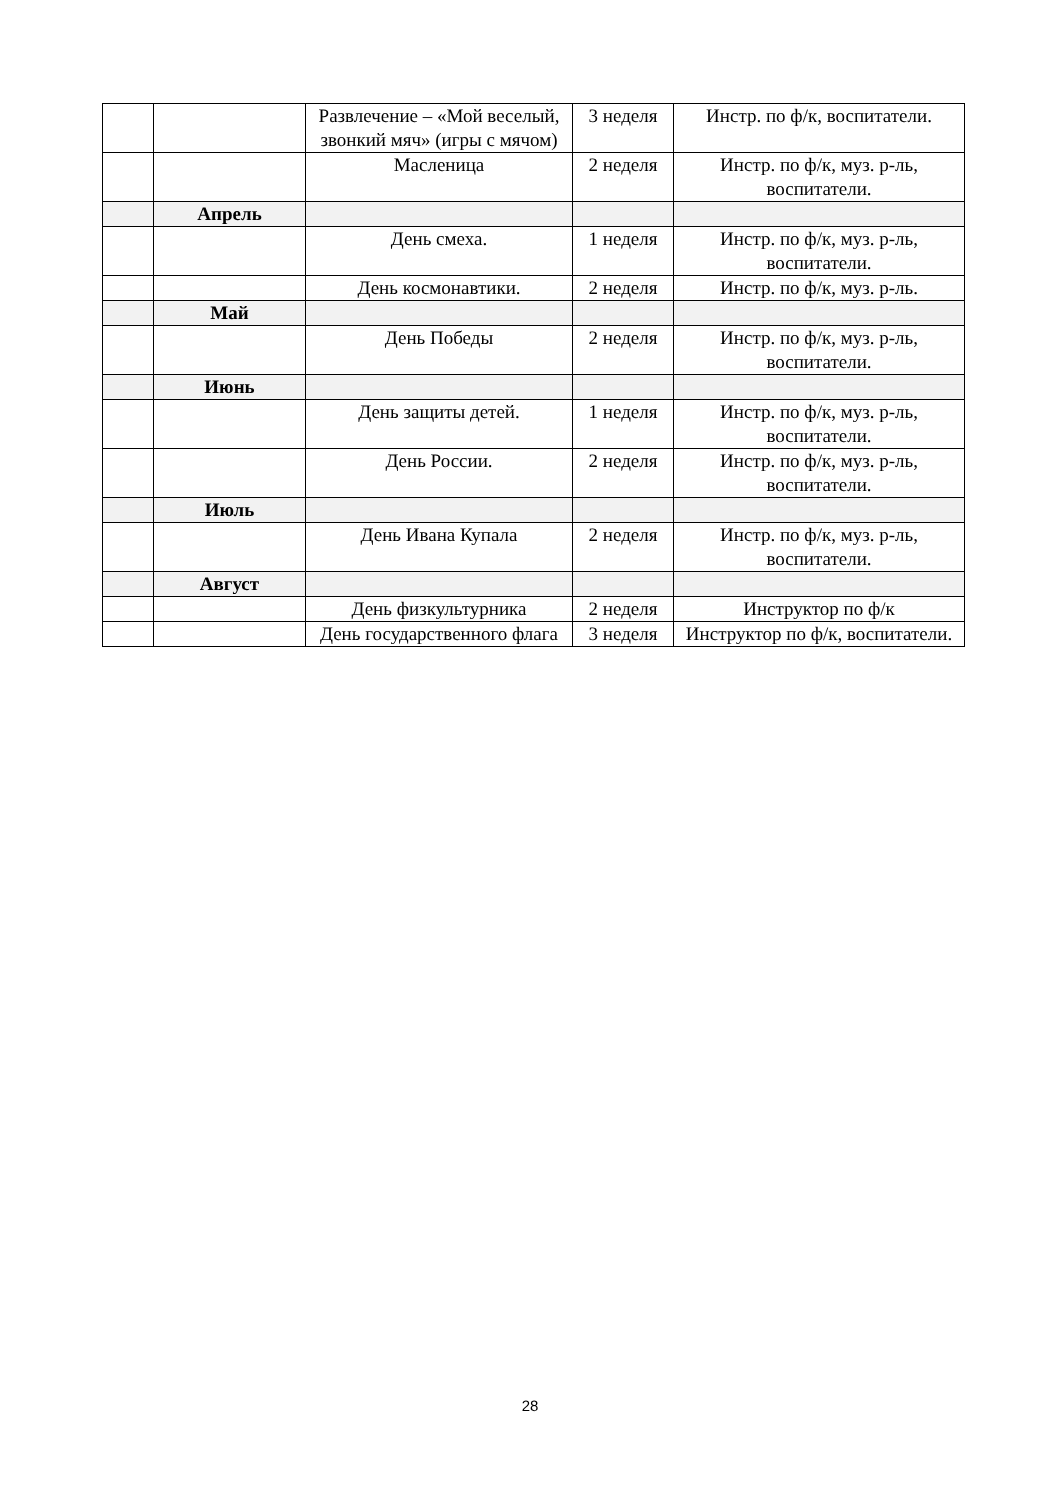| | | Развлечение – «Мой веселый, звонкий мяч» (игры с мячом) | 3 неделя | Инстр. по ф/к, воспитатели. |
| | | Масленица | 2 неделя | Инстр. по ф/к, муз. р-ль, воспитатели. |
| | Апрель | | | |
| | | День смеха. | 1 неделя | Инстр. по ф/к, муз. р-ль, воспитатели. |
| | | День космонавтики. | 2 неделя | Инстр. по ф/к, муз. р-ль. |
| | Май | | | |
| | | День Победы | 2 неделя | Инстр. по ф/к, муз. р-ль, воспитатели. |
| | Июнь | | | |
| | | День защиты детей. | 1 неделя | Инстр. по ф/к, муз. р-ль, воспитатели. |
| | | День России. | 2 неделя | Инстр. по ф/к, муз. р-ль, воспитатели. |
| | Июль | | | |
| | | День Ивана Купала | 2 неделя | Инстр. по ф/к, муз. р-ль, воспитатели. |
| | Август | | | |
| | | День физкультурника | 2 неделя | Инструктор по ф/к |
| | | День государственного флага | 3 неделя | Инструктор по ф/к, воспитатели. |
28